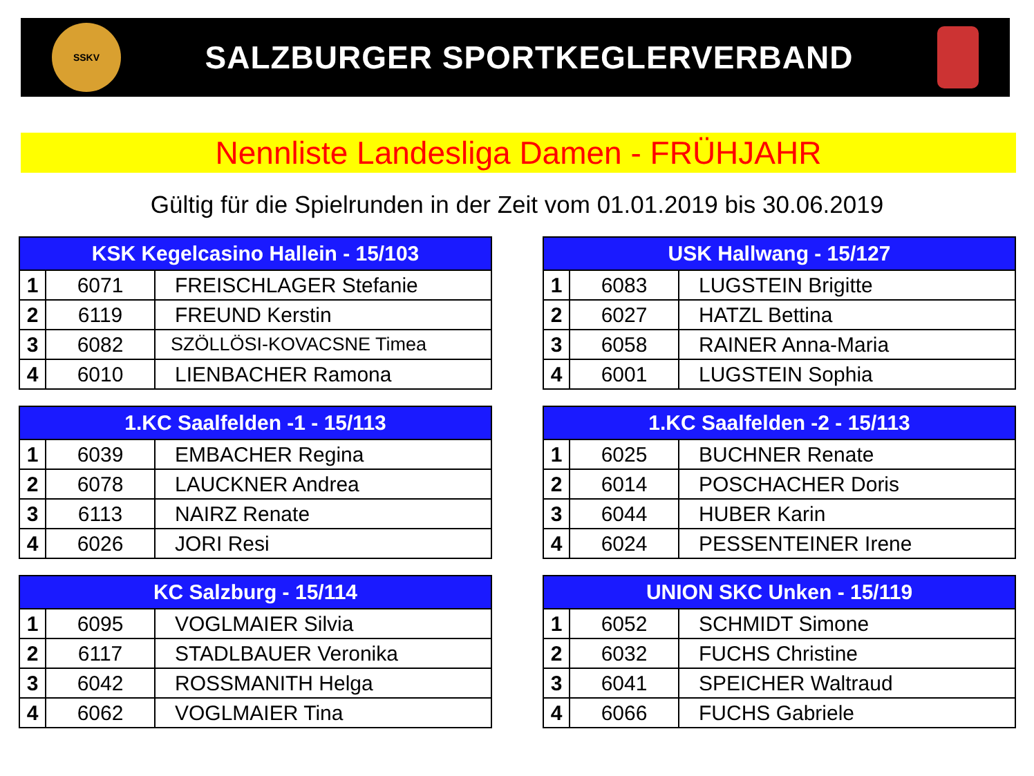SSKV
SALZBURGER SPORTKEGLERVERBAND
Nennliste Landesliga Damen - FRÜHJAHR
Gültig für die Spielrunden in der Zeit vom 01.01.2019 bis 30.06.2019
| KSK Kegelcasino Hallein - 15/103 | | |
| --- | --- | --- |
| 1 | 6071 | FREISCHLAGER Stefanie |
| 2 | 6119 | FREUND Kerstin |
| 3 | 6082 | SZÖLLÖSI-KOVACSNE Timea |
| 4 | 6010 | LIENBACHER Ramona |
| USK Hallwang - 15/127 | | |
| --- | --- | --- |
| 1 | 6083 | LUGSTEIN Brigitte |
| 2 | 6027 | HATZL Bettina |
| 3 | 6058 | RAINER Anna-Maria |
| 4 | 6001 | LUGSTEIN Sophia |
| 1.KC Saalfelden -1 - 15/113 | | |
| --- | --- | --- |
| 1 | 6039 | EMBACHER Regina |
| 2 | 6078 | LAUCKNER Andrea |
| 3 | 6113 | NAIRZ Renate |
| 4 | 6026 | JORI Resi |
| 1.KC Saalfelden -2 - 15/113 | | |
| --- | --- | --- |
| 1 | 6025 | BUCHNER Renate |
| 2 | 6014 | POSCHACHER Doris |
| 3 | 6044 | HUBER Karin |
| 4 | 6024 | PESSENTEINER Irene |
| KC Salzburg - 15/114 | | |
| --- | --- | --- |
| 1 | 6095 | VOGLMAIER Silvia |
| 2 | 6117 | STADLBAUER Veronika |
| 3 | 6042 | ROSSMANITH Helga |
| 4 | 6062 | VOGLMAIER Tina |
| UNION SKC Unken - 15/119 | | |
| --- | --- | --- |
| 1 | 6052 | SCHMIDT Simone |
| 2 | 6032 | FUCHS Christine |
| 3 | 6041 | SPEICHER Waltraud |
| 4 | 6066 | FUCHS Gabriele |